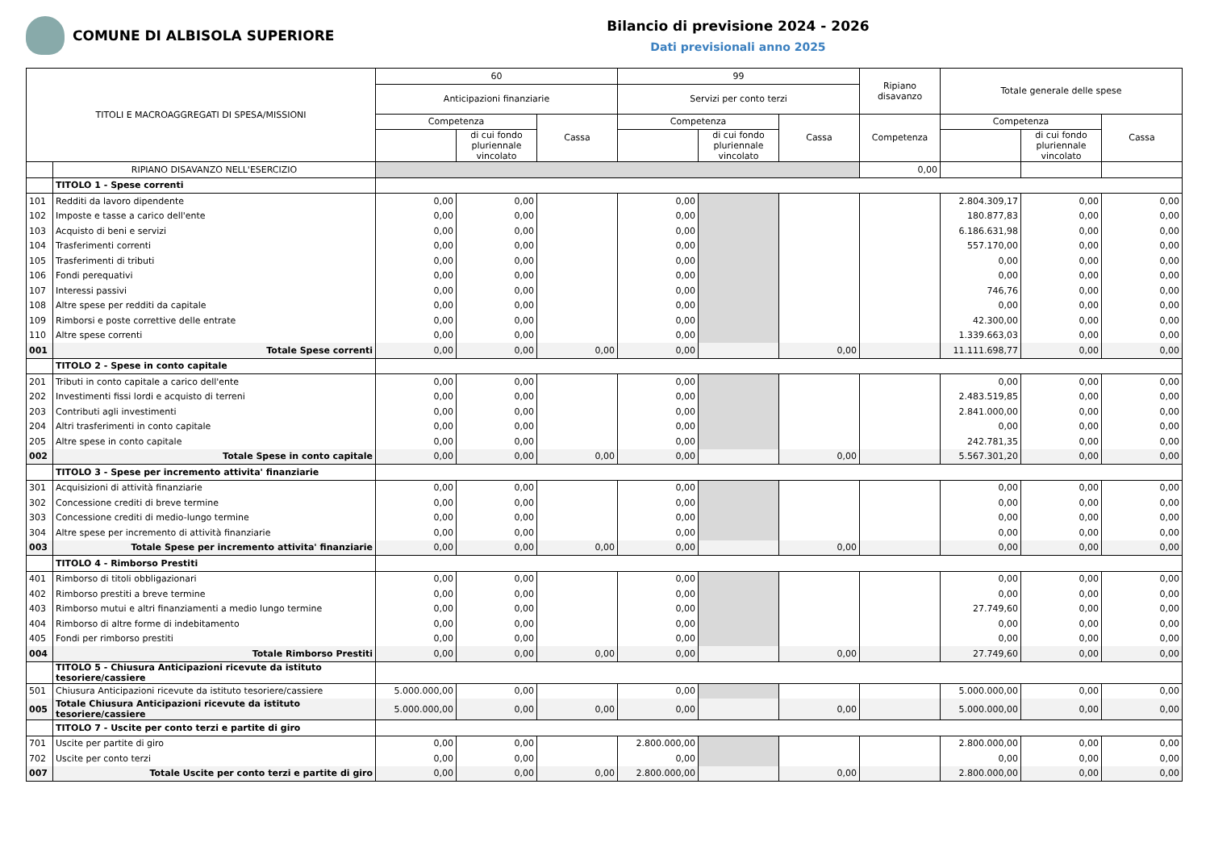COMUNE DI ALBISOLA SUPERIORE
Bilancio di previsione 2024 - 2026
Dati previsionali anno 2025
| TITOLI E MACROAGGREGATI DI SPESA/MISSIONI | | 60 | | | 99 | | | Ripiano disavanzo | Totale generale delle spese | | |
| --- | --- | --- | --- | --- | --- | --- | --- | --- | --- | --- | --- |
| | | Anticipazioni finanziarie | | | Servizi per conto terzi | | | | | | |
| | | Competenza | | Cassa | Competenza | | Cassa | Competenza | Competenza | | Cassa |
| | | | di cui fondo pluriennale vincolato | | | di cui fondo pluriennale vincolato | | | | di cui fondo pluriennale vincolato | |
| | RIPIANO DISAVANZO NELL'ESERCIZIO | | | | | | | 0,00 | | | |
| | TITOLO 1 - Spese correnti | | | | | | | | | | |
| 101 | Redditi da lavoro dipendente | 0,00 | 0,00 | | 0,00 | | | | 2.804.309,17 | 0,00 | 0,00 |
| 102 | Imposte e tasse a carico dell'ente | 0,00 | 0,00 | | 0,00 | | | | 180.877,83 | 0,00 | 0,00 |
| 103 | Acquisto di beni e servizi | 0,00 | 0,00 | | 0,00 | | | | 6.186.631,98 | 0,00 | 0,00 |
| 104 | Trasferimenti correnti | 0,00 | 0,00 | | 0,00 | | | | 557.170,00 | 0,00 | 0,00 |
| 105 | Trasferimenti di tributi | 0,00 | 0,00 | | 0,00 | | | | 0,00 | 0,00 | 0,00 |
| 106 | Fondi perequativi | 0,00 | 0,00 | | 0,00 | | | | 0,00 | 0,00 | 0,00 |
| 107 | Interessi passivi | 0,00 | 0,00 | | 0,00 | | | | 746,76 | 0,00 | 0,00 |
| 108 | Altre spese per redditi da capitale | 0,00 | 0,00 | | 0,00 | | | | 0,00 | 0,00 | 0,00 |
| 109 | Rimborsi e poste correttive delle entrate | 0,00 | 0,00 | | 0,00 | | | | 42.300,00 | 0,00 | 0,00 |
| 110 | Altre spese correnti | 0,00 | 0,00 | | 0,00 | | | | 1.339.663,03 | 0,00 | 0,00 |
| 001 | Totale Spese correnti | 0,00 | 0,00 | 0,00 | 0,00 | | 0,00 | | 11.111.698,77 | 0,00 | 0,00 |
| | TITOLO 2 - Spese in conto capitale | | | | | | | | | | |
| 201 | Tributi in conto capitale a carico dell'ente | 0,00 | 0,00 | | 0,00 | | | | 0,00 | 0,00 | 0,00 |
| 202 | Investimenti fissi lordi e acquisto di terreni | 0,00 | 0,00 | | 0,00 | | | | 2.483.519,85 | 0,00 | 0,00 |
| 203 | Contributi agli investimenti | 0,00 | 0,00 | | 0,00 | | | | 2.841.000,00 | 0,00 | 0,00 |
| 204 | Altri trasferimenti in conto capitale | 0,00 | 0,00 | | 0,00 | | | | 0,00 | 0,00 | 0,00 |
| 205 | Altre spese in conto capitale | 0,00 | 0,00 | | 0,00 | | | | 242.781,35 | 0,00 | 0,00 |
| 002 | Totale Spese in conto capitale | 0,00 | 0,00 | 0,00 | 0,00 | | 0,00 | | 5.567.301,20 | 0,00 | 0,00 |
| | TITOLO 3 - Spese per incremento attivita' finanziarie | | | | | | | | | | |
| 301 | Acquisizioni di attività finanziarie | 0,00 | 0,00 | | 0,00 | | | | 0,00 | 0,00 | 0,00 |
| 302 | Concessione crediti di breve termine | 0,00 | 0,00 | | 0,00 | | | | 0,00 | 0,00 | 0,00 |
| 303 | Concessione crediti di medio-lungo termine | 0,00 | 0,00 | | 0,00 | | | | 0,00 | 0,00 | 0,00 |
| 304 | Altre spese per incremento di attività finanziarie | 0,00 | 0,00 | | 0,00 | | | | 0,00 | 0,00 | 0,00 |
| 003 | Totale Spese per incremento attivita' finanziarie | 0,00 | 0,00 | 0,00 | 0,00 | | 0,00 | | 0,00 | 0,00 | 0,00 |
| | TITOLO 4 - Rimborso Prestiti | | | | | | | | | | |
| 401 | Rimborso di titoli obbligazionari | 0,00 | 0,00 | | 0,00 | | | | 0,00 | 0,00 | 0,00 |
| 402 | Rimborso prestiti a breve termine | 0,00 | 0,00 | | 0,00 | | | | 0,00 | 0,00 | 0,00 |
| 403 | Rimborso mutui e altri finanziamenti a medio lungo termine | 0,00 | 0,00 | | 0,00 | | | | 27.749,60 | 0,00 | 0,00 |
| 404 | Rimborso di altre forme di indebitamento | 0,00 | 0,00 | | 0,00 | | | | 0,00 | 0,00 | 0,00 |
| 405 | Fondi per rimborso prestiti | 0,00 | 0,00 | | 0,00 | | | | 0,00 | 0,00 | 0,00 |
| 004 | Totale Rimborso Prestiti | 0,00 | 0,00 | 0,00 | 0,00 | | 0,00 | | 27.749,60 | 0,00 | 0,00 |
| | TITOLO 5 - Chiusura Anticipazioni ricevute da istituto tesoriere/cassiere | | | | | | | | | | |
| 501 | Chiusura Anticipazioni ricevute da istituto tesoriere/cassiere | 5.000.000,00 | 0,00 | | 0,00 | | | | 5.000.000,00 | 0,00 | 0,00 |
| 005 | Totale Chiusura Anticipazioni ricevute da istituto tesoriere/cassiere | 5.000.000,00 | 0,00 | 0,00 | 0,00 | | 0,00 | | 5.000.000,00 | 0,00 | 0,00 |
| | TITOLO 7 - Uscite per conto terzi e partite di giro | | | | | | | | | | |
| 701 | Uscite per partite di giro | 0,00 | 0,00 | | 2.800.000,00 | | | | 2.800.000,00 | 0,00 | 0,00 |
| 702 | Uscite per conto terzi | 0,00 | 0,00 | | 0,00 | | | | 0,00 | 0,00 | 0,00 |
| 007 | Totale Uscite per conto terzi e partite di giro | 0,00 | 0,00 | 0,00 | 2.800.000,00 | | 0,00 | | 2.800.000,00 | 0,00 | 0,00 |